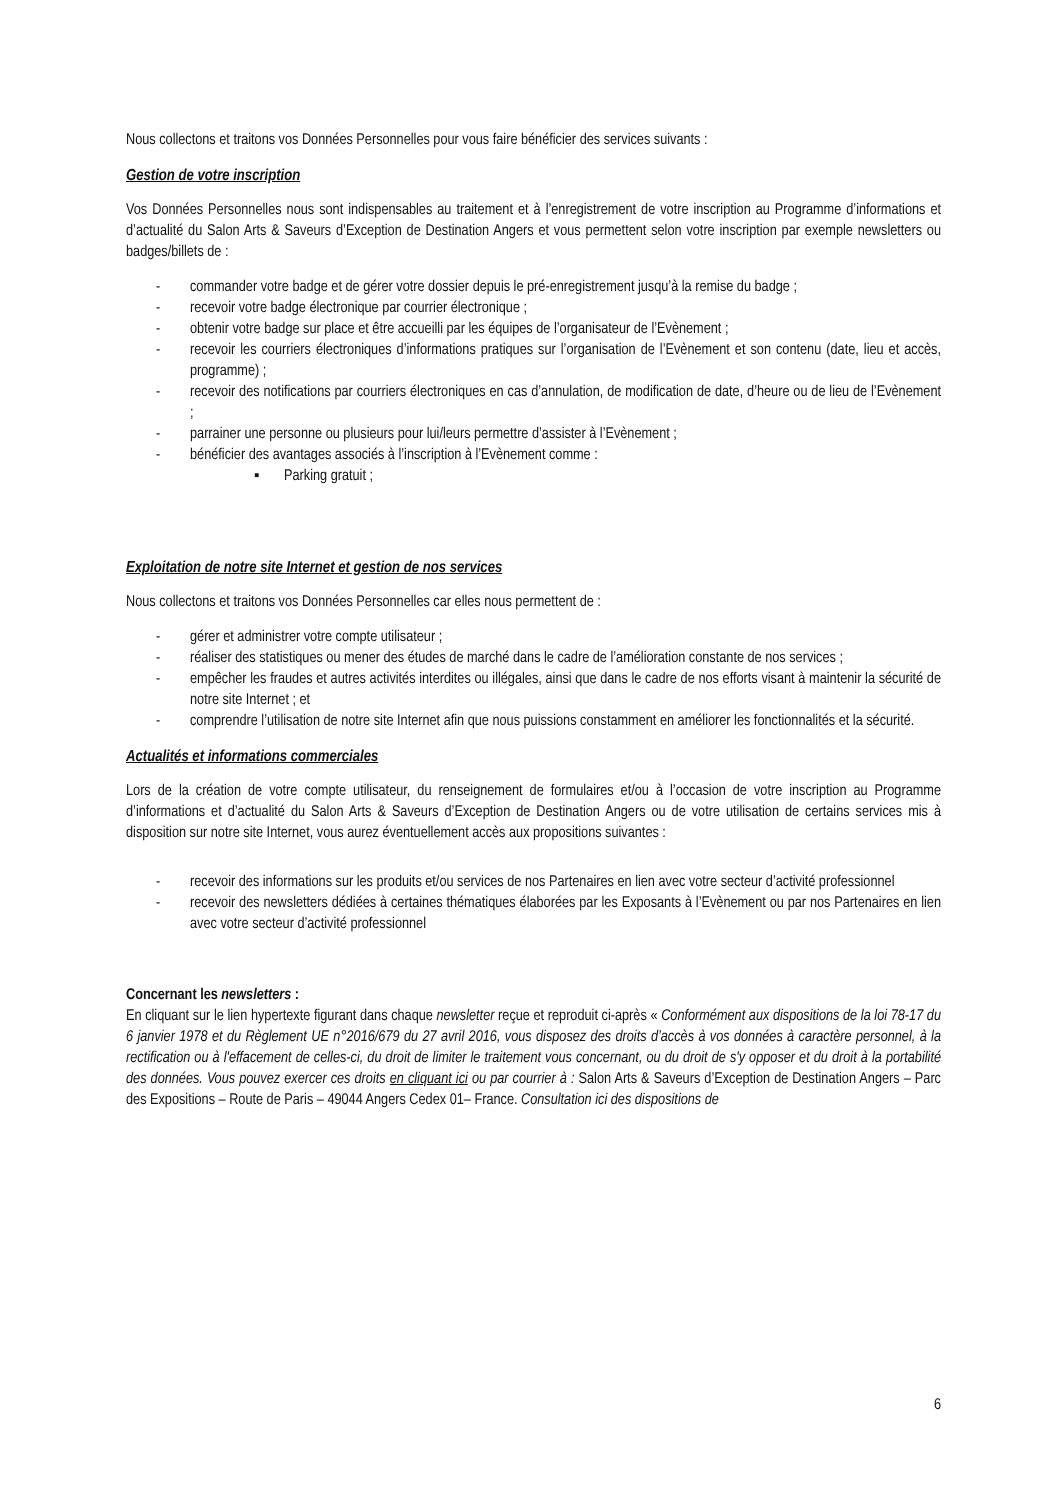Nous collectons et traitons vos Données Personnelles pour vous faire bénéficier des services suivants :
Gestion de votre inscription
Vos Données Personnelles nous sont indispensables au traitement et à l’enregistrement de votre inscription au Programme d’informations et d’actualité du Salon Arts & Saveurs d’Exception de Destination Angers et vous permettent selon votre inscription par exemple newsletters ou badges/billets de :
- commander votre badge et de gérer votre dossier depuis le pré-enregistrement jusqu’à la remise du badge ;
- recevoir votre badge électronique par courrier électronique ;
- obtenir votre badge sur place et être accueilli par les équipes de l’organisateur de l’Evènement ;
- recevoir les courriers électroniques d’informations pratiques sur l’organisation de l’Evènement et son contenu (date, lieu et accès, programme) ;
- recevoir des notifications par courriers électroniques en cas d’annulation, de modification de date, d’heure ou de lieu de l’Evènement ;
- parrainer une personne ou plusieurs pour lui/leurs permettre d’assister à l’Evènement ;
- bénéficier des avantages associés à l’inscription à l’Evènement comme :
▪ Parking gratuit ;
Exploitation de notre site Internet et gestion de nos services
Nous collectons et traitons vos Données Personnelles car elles nous permettent de :
- gérer et administrer votre compte utilisateur ;
- réaliser des statistiques ou mener des études de marché dans le cadre de l’amélioration constante de nos services ;
- empêcher les fraudes et autres activités interdites ou illégales, ainsi que dans le cadre de nos efforts visant à maintenir la sécurité de notre site Internet ; et
- comprendre l’utilisation de notre site Internet afin que nous puissions constamment en améliorer les fonctionnalités et la sécurité.
Actualités et informations commerciales
Lors de la création de votre compte utilisateur, du renseignement de formulaires et/ou à l’occasion de votre inscription au Programme d’informations et d’actualité du Salon Arts & Saveurs d’Exception de Destination Angers ou de votre utilisation de certains services mis à disposition sur notre site Internet, vous aurez éventuellement accès aux propositions suivantes :
- recevoir des informations sur les produits et/ou services de nos Partenaires en lien avec votre secteur d’activité professionnel
- recevoir des newsletters dédiées à certaines thématiques élaborées par les Exposants à l’Evènement ou par nos Partenaires en lien avec votre secteur d’activité professionnel
Concernant les newsletters :
En cliquant sur le lien hypertexte figurant dans chaque newsletter reçue et reproduit ci-après « Conformément aux dispositions de la loi 78-17 du 6 janvier 1978 et du Règlement UE n°2016/679 du 27 avril 2016, vous disposez des droits d’accès à vos données à caractère personnel, à la rectification ou à l'effacement de celles-ci, du droit de limiter le traitement vous concernant, ou du droit de s'y opposer et du droit à la portabilité des données. Vous pouvez exercer ces droits en cliquant ici ou par courrier à : Salon Arts & Saveurs d’Exception de Destination Angers – Parc des Expositions – Route de Paris – 49044 Angers Cedex 01– France. Consultation ici des dispositions de
6